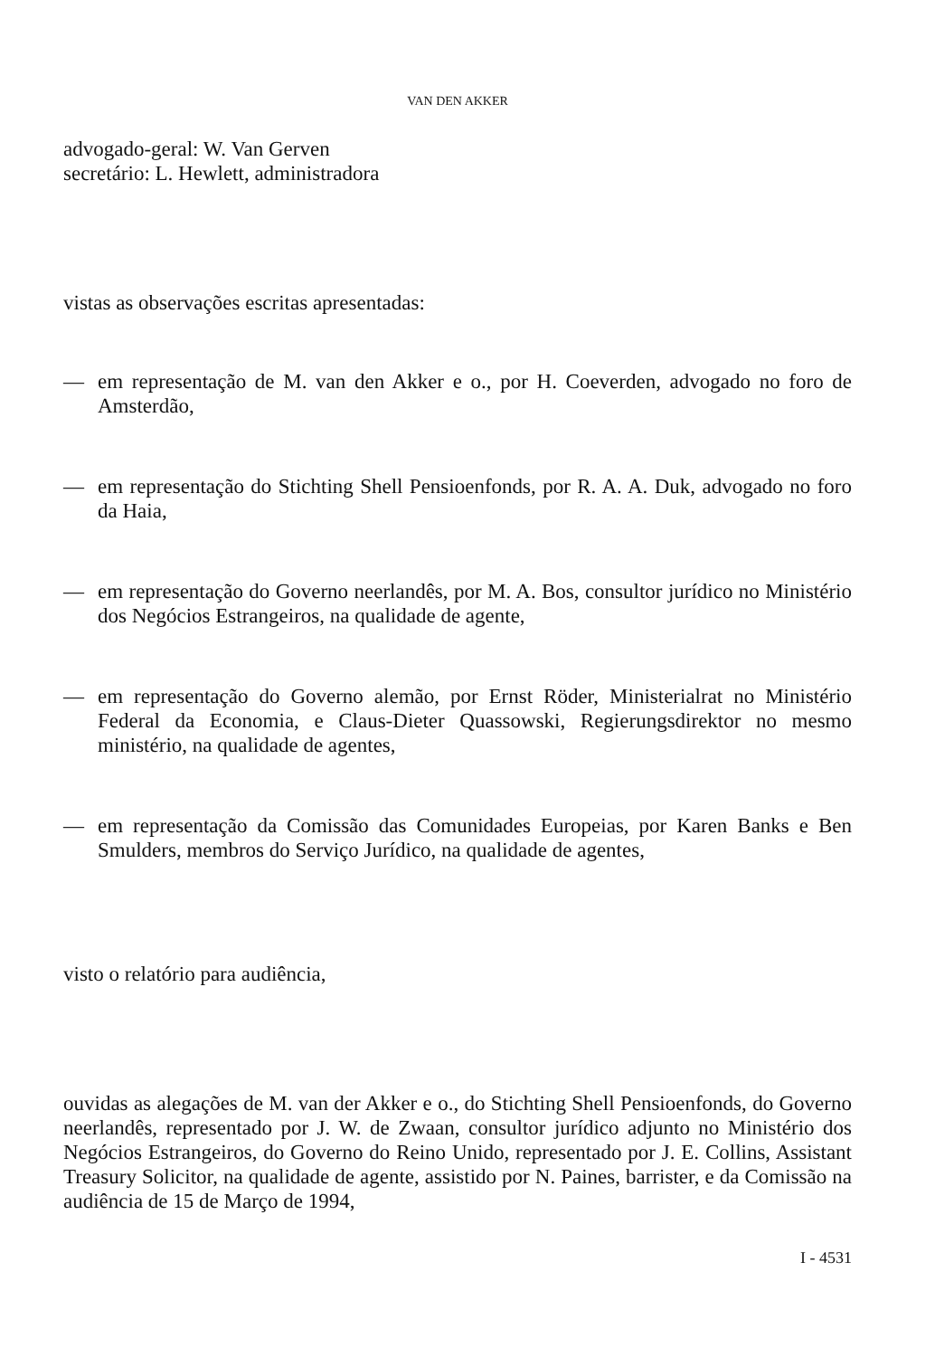VAN DEN AKKER
advogado-geral: W. Van Gerven
secretário: L. Hewlett, administradora
vistas as observações escritas apresentadas:
— em representação de M. van den Akker e o., por H. Coeverden, advogado no foro de Amsterdão,
— em representação do Stichting Shell Pensioenfonds, por R. A. A. Duk, advogado no foro da Haia,
— em representação do Governo neerlandês, por M. A. Bos, consultor jurídico no Ministério dos Negócios Estrangeiros, na qualidade de agente,
— em representação do Governo alemão, por Ernst Röder, Ministerialrat no Ministério Federal da Economia, e Claus-Dieter Quassowski, Regierungsdirektor no mesmo ministério, na qualidade de agentes,
— em representação da Comissão das Comunidades Europeias, por Karen Banks e Ben Smulders, membros do Serviço Jurídico, na qualidade de agentes,
visto o relatório para audiência,
ouvidas as alegações de M. van der Akker e o., do Stichting Shell Pensioenfonds, do Governo neerlandês, representado por J. W. de Zwaan, consultor jurídico adjunto no Ministério dos Negócios Estrangeiros, do Governo do Reino Unido, representado por J. E. Collins, Assistant Treasury Solicitor, na qualidade de agente, assistido por N. Paines, barrister, e da Comissão na audiência de 15 de Março de 1994,
I - 4531